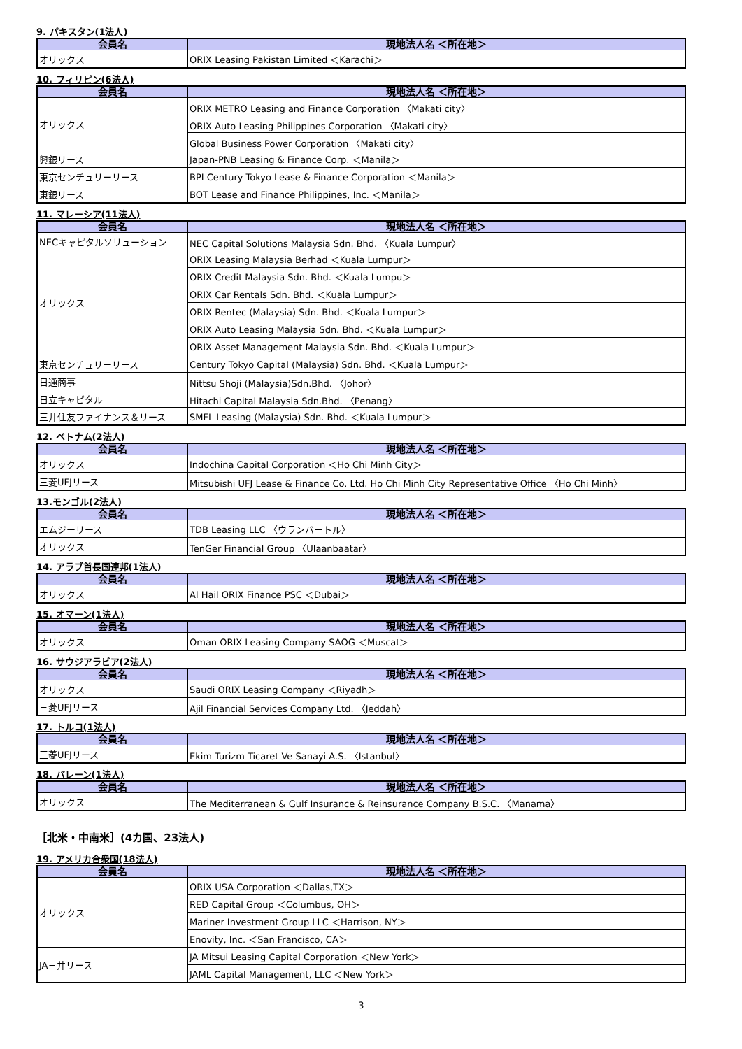9. パキスタン(1法人)
| 会員名 | 現地法人名 ＜所在地＞ |
| --- | --- |
| オリックス | ORIX Leasing Pakistan Limited ＜Karachi＞ |
10. フィリピン(6法人)
| 会員名 | 現地法人名 ＜所在地＞ |
| --- | --- |
| オリックス | ORIX METRO Leasing and Finance Corporation 〈Makati city〉 |
| | ORIX Auto Leasing Philippines Corporation 〈Makati city〉 |
| | Global Business Power Corporation 〈Makati city〉 |
| 興銀リース | Japan-PNB Leasing & Finance Corp. ＜Manila＞ |
| 東京センチュリーリース | BPI Century Tokyo Lease & Finance Corporation ＜Manila＞ |
| 東銀リース | BOT Lease and Finance Philippines, Inc. ＜Manila＞ |
11. マレーシア(11法人)
| 会員名 | 現地法人名 ＜所在地＞ |
| --- | --- |
| NECキャピタルソリューション | NEC Capital Solutions Malaysia Sdn. Bhd. 〈Kuala Lumpur〉 |
| オリックス | ORIX Leasing Malaysia Berhad ＜Kuala Lumpur＞ |
| | ORIX Credit Malaysia Sdn. Bhd. ＜Kuala Lumpu＞ |
| | ORIX Car Rentals Sdn. Bhd. ＜Kuala Lumpur＞ |
| | ORIX Rentec (Malaysia) Sdn. Bhd. ＜Kuala Lumpur＞ |
| | ORIX Auto Leasing Malaysia Sdn. Bhd. ＜Kuala Lumpur＞ |
| | ORIX Asset Management Malaysia Sdn. Bhd. ＜Kuala Lumpur＞ |
| 東京センチュリーリース | Century Tokyo Capital (Malaysia) Sdn. Bhd. ＜Kuala Lumpur＞ |
| 日通商事 | Nittsu Shoji (Malaysia)Sdn.Bhd. 〈Johor〉 |
| 日立キャピタル | Hitachi Capital Malaysia Sdn.Bhd. 〈Penang〉 |
| 三井住友ファイナンス＆リース | SMFL Leasing (Malaysia) Sdn. Bhd. ＜Kuala Lumpur＞ |
12. ベトナム(2法人)
| 会員名 | 現地法人名 ＜所在地＞ |
| --- | --- |
| オリックス | Indochina Capital Corporation ＜Ho Chi Minh City＞ |
| 三菱UFJリース | Mitsubishi UFJ Lease & Finance Co. Ltd. Ho Chi Minh City Representative Office 〈Ho Chi Minh〉 |
13.モンゴル(2法人)
| 会員名 | 現地法人名 ＜所在地＞ |
| --- | --- |
| エムジーリース | TDB Leasing LLC 〈ウランバートル〉 |
| オリックス | TenGer Financial Group 〈Ulaanbaatar〉 |
14. アラブ首長国連邦(1法人)
| 会員名 | 現地法人名 ＜所在地＞ |
| --- | --- |
| オリックス | Al Hail ORIX Finance PSC ＜Dubai＞ |
15. オマーン(1法人)
| 会員名 | 現地法人名 ＜所在地＞ |
| --- | --- |
| オリックス | Oman ORIX Leasing Company SAOG ＜Muscat＞ |
16. サウジアラビア(2法人)
| 会員名 | 現地法人名 ＜所在地＞ |
| --- | --- |
| オリックス | Saudi ORIX Leasing Company ＜Riyadh＞ |
| 三菱UFJリース | Ajil Financial Services Company Ltd. 〈Jeddah〉 |
17. トルコ(1法人)
| 会員名 | 現地法人名 ＜所在地＞ |
| --- | --- |
| 三菱UFJリース | Ekim Turizm Ticaret Ve Sanayi A.S. 〈Istanbul〉 |
18. バレーン(1法人)
| 会員名 | 現地法人名 ＜所在地＞ |
| --- | --- |
| オリックス | The Mediterranean & Gulf Insurance & Reinsurance Company B.S.C. 〈Manama〉 |
［北米・中南米］(4カ国、23法人)
19. アメリカ合衆国(18法人)
| 会員名 | 現地法人名 ＜所在地＞ |
| --- | --- |
| オリックス | ORIX USA Corporation ＜Dallas,TX＞ |
| | RED Capital Group ＜Columbus, OH＞ |
| | Mariner Investment Group LLC ＜Harrison, NY＞ |
| | Enovity, Inc. ＜San Francisco, CA＞ |
| JA三井リース | JA Mitsui Leasing Capital Corporation ＜New York＞ |
| | JAML Capital Management, LLC ＜New York＞ |
3